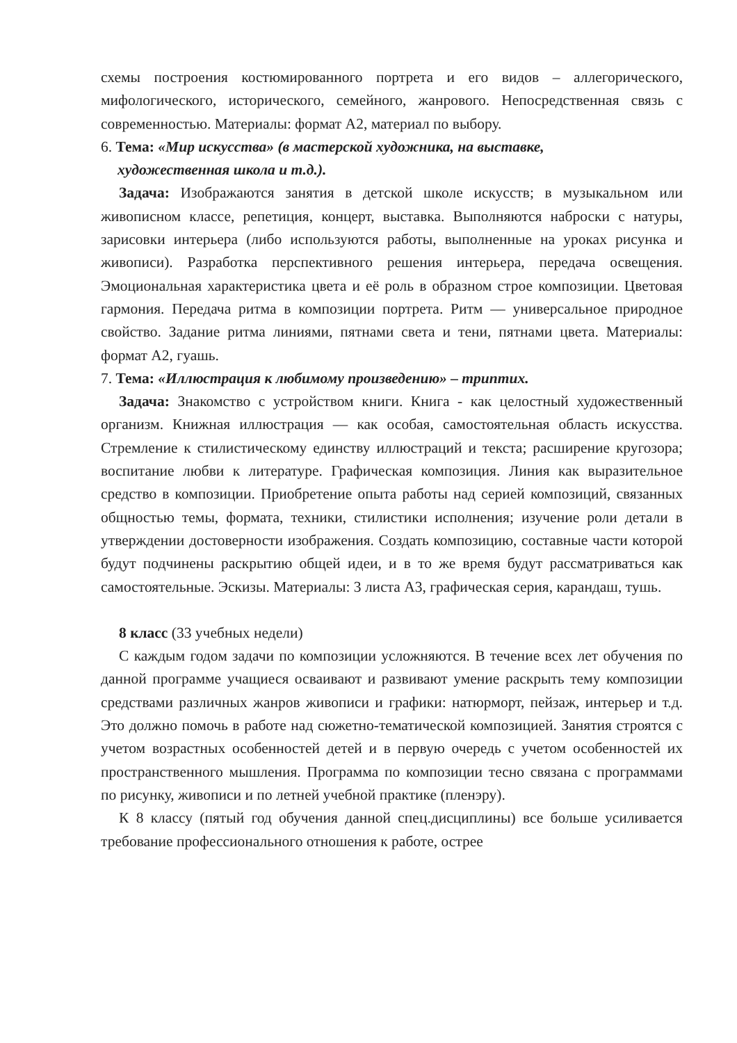схемы построения костюмированного портрета и его видов – аллегорического, мифологического, исторического, семейного, жанрового. Непосредственная связь с современностью. Материалы: формат А2, материал по выбору.
6. Тема: «Мир искусства» (в мастерской художника, на выставке,
художественная школа и т.д.).
Задача: Изображаются занятия в детской школе искусств; в музыкальном или живописном классе, репетиция, концерт, выставка. Выполняются наброски с натуры, зарисовки интерьера (либо используются работы, выполненные на уроках рисунка и живописи). Разработка перспективного решения интерьера, передача освещения. Эмоциональная характеристика цвета и её роль в образном строе композиции. Цветовая гармония. Передача ритма в композиции портрета. Ритм — универсальное природное свойство. Задание ритма линиями, пятнами света и тени, пятнами цвета. Материалы: формат А2, гуашь.
7. Тема: «Иллюстрация к любимому произведению» – триптих.
Задача: Знакомство с устройством книги. Книга - как целостный художественный организм. Книжная иллюстрация — как особая, самостоятельная область искусства. Стремление к стилистическому единству иллюстраций и текста; расширение кругозора; воспитание любви к литературе. Графическая композиция. Линия как выразительное средство в композиции. Приобретение опыта работы над серией композиций, связанных общностью темы, формата, техники, стилистики исполнения; изучение роли детали в утверждении достоверности изображения. Создать композицию, составные части которой будут подчинены раскрытию общей идеи, и в то же время будут рассматриваться как самостоятельные. Эскизы. Материалы: 3 листа А3, графическая серия, карандаш, тушь.
8 класс (33 учебных недели)
С каждым годом задачи по композиции усложняются. В течение всех лет обучения по данной программе учащиеся осваивают и развивают умение раскрыть тему композиции средствами различных жанров живописи и графики: натюрморт, пейзаж, интерьер и т.д. Это должно помочь в работе над сюжетно-тематической композицией. Занятия строятся с учетом возрастных особенностей детей и в первую очередь с учетом особенностей их пространственного мышления. Программа по композиции тесно связана с программами по рисунку, живописи и по летней учебной практике (пленэру).
К 8 классу (пятый год обучения данной спец.дисциплины) все больше усиливается требование профессионального отношения к работе, острее